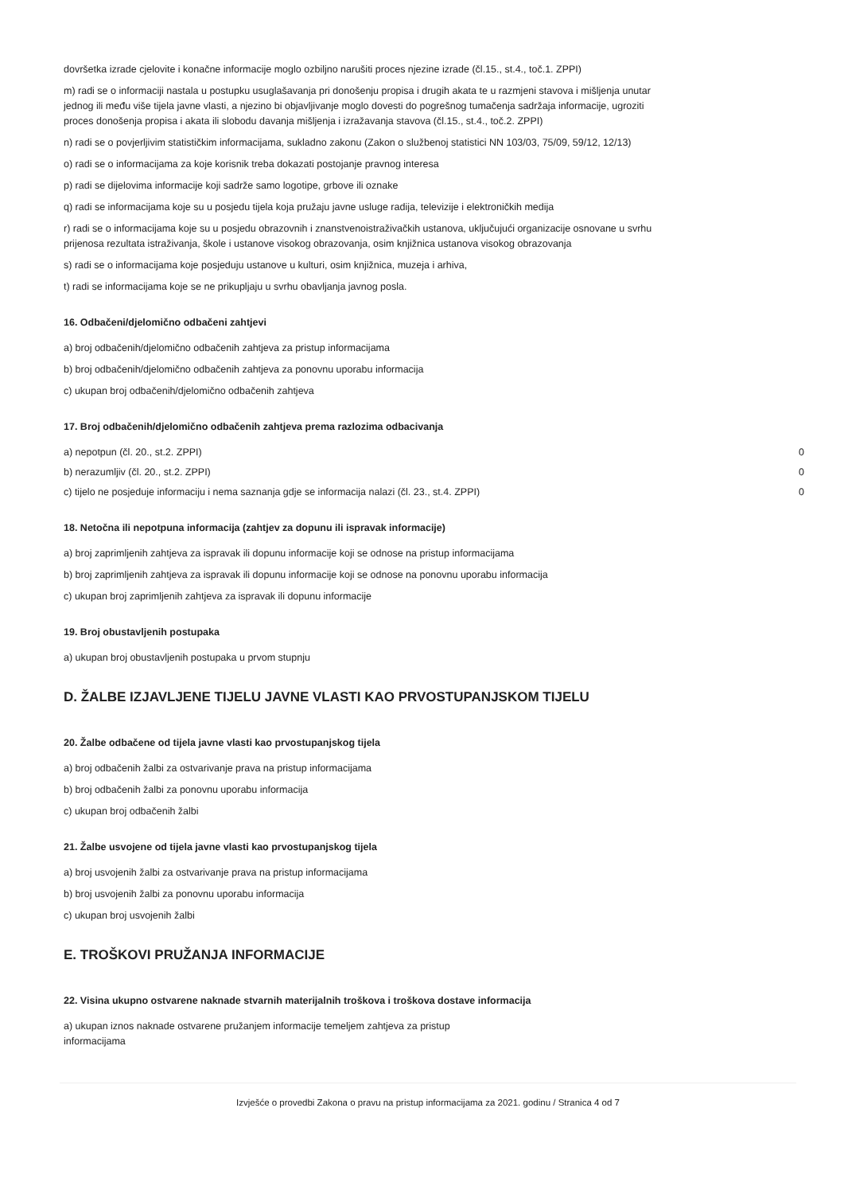dovršetka izrade cjelovite i konačne informacije moglo ozbiljno narušiti proces njezine izrade (čl.15., st.4., toč.1. ZPPI)
m) radi se o informaciji nastala u postupku usuglašavanja pri donošenju propisa i drugih akata te u razmjeni stavova i mišljenja unutar jednog ili među više tijela javne vlasti, a njezino bi objavljivanje moglo dovesti do pogrešnog tumačenja sadržaja informacije, ugroziti proces donošenja propisa i akata ili slobodu davanja mišljenja i izražavanja stavova (čl.15., st.4., toč.2. ZPPI)
n) radi se o povjerljivim statističkim informacijama, sukladno zakonu (Zakon o službenoj statistici NN 103/03, 75/09, 59/12, 12/13)
o) radi se o informacijama za koje korisnik treba dokazati postojanje pravnog interesa
p) radi se dijelovima informacije koji sadrže samo logotipe, grbove ili oznake
q) radi se informacijama koje su u posjedu tijela koja pružaju javne usluge radija, televizije i elektroničkih medija
r) radi se o informacijama koje su u posjedu obrazovnih i znanstvenoistraživačkih ustanova, uključujući organizacije osnovane u svrhu prijenosa rezultata istraživanja, škole i ustanove visokog obrazovanja, osim knjižnica ustanova visokog obrazovanja
s) radi se o informacijama koje posjeduju ustanove u kulturi, osim knjižnica, muzeja i arhiva,
t) radi se informacijama koje se ne prikupljaju u svrhu obavljanja javnog posla.
16. Odbačeni/djelomično odbačeni zahtjevi
a) broj odbačenih/djelomično odbačenih zahtjeva za pristup informacijama
b) broj odbačenih/djelomično odbačenih zahtjeva za ponovnu uporabu informacija
c) ukupan broj odbačenih/djelomično odbačenih zahtjeva
17. Broj odbačenih/djelomično odbačenih zahtjeva prema razlozima odbacivanja
a) nepotpun (čl. 20., st.2. ZPPI) 0
b) nerazumljiv (čl. 20., st.2. ZPPI) 0
c) tijelo ne posjeduje informaciju i nema saznanja gdje se informacija nalazi (čl. 23., st.4. ZPPI) 0
18. Netočna ili nepotpuna informacija (zahtjev za dopunu ili ispravak informacije)
a) broj zaprimljenih zahtjeva za ispravak ili dopunu informacije koji se odnose na pristup informacijama
b) broj zaprimljenih zahtjeva za ispravak ili dopunu informacije koji se odnose na ponovnu uporabu informacija
c) ukupan broj zaprimljenih zahtjeva za ispravak ili dopunu informacije
19. Broj obustavljenih postupaka
a) ukupan broj obustavljenih postupaka u prvom stupnju
D. ŽALBE IZJAVLJENE TIJELU JAVNE VLASTI KAO PRVOSTUPANJSKOM TIJELU
20. Žalbe odbačene od tijela javne vlasti kao prvostupanjskog tijela
a) broj odbačenih žalbi za ostvarivanje prava na pristup informacijama
b) broj odbačenih žalbi za ponovnu uporabu informacija
c) ukupan broj odbačenih žalbi
21. Žalbe usvojene od tijela javne vlasti kao prvostupanjskog tijela
a) broj usvojenih žalbi za ostvarivanje prava na pristup informacijama
b) broj usvojenih žalbi za ponovnu uporabu informacija
c) ukupan broj usvojenih žalbi
E. TROŠKOVI PRUŽANJA INFORMACIJE
22. Visina ukupno ostvarene naknade stvarnih materijalnih troškova i troškova dostave informacija
a) ukupan iznos naknade ostvarene pružanjem informacije temeljem zahtjeva za pristup informacijama
Izvješće o provedbi Zakona o pravu na pristup informacijama za 2021. godinu / Stranica 4 od 7